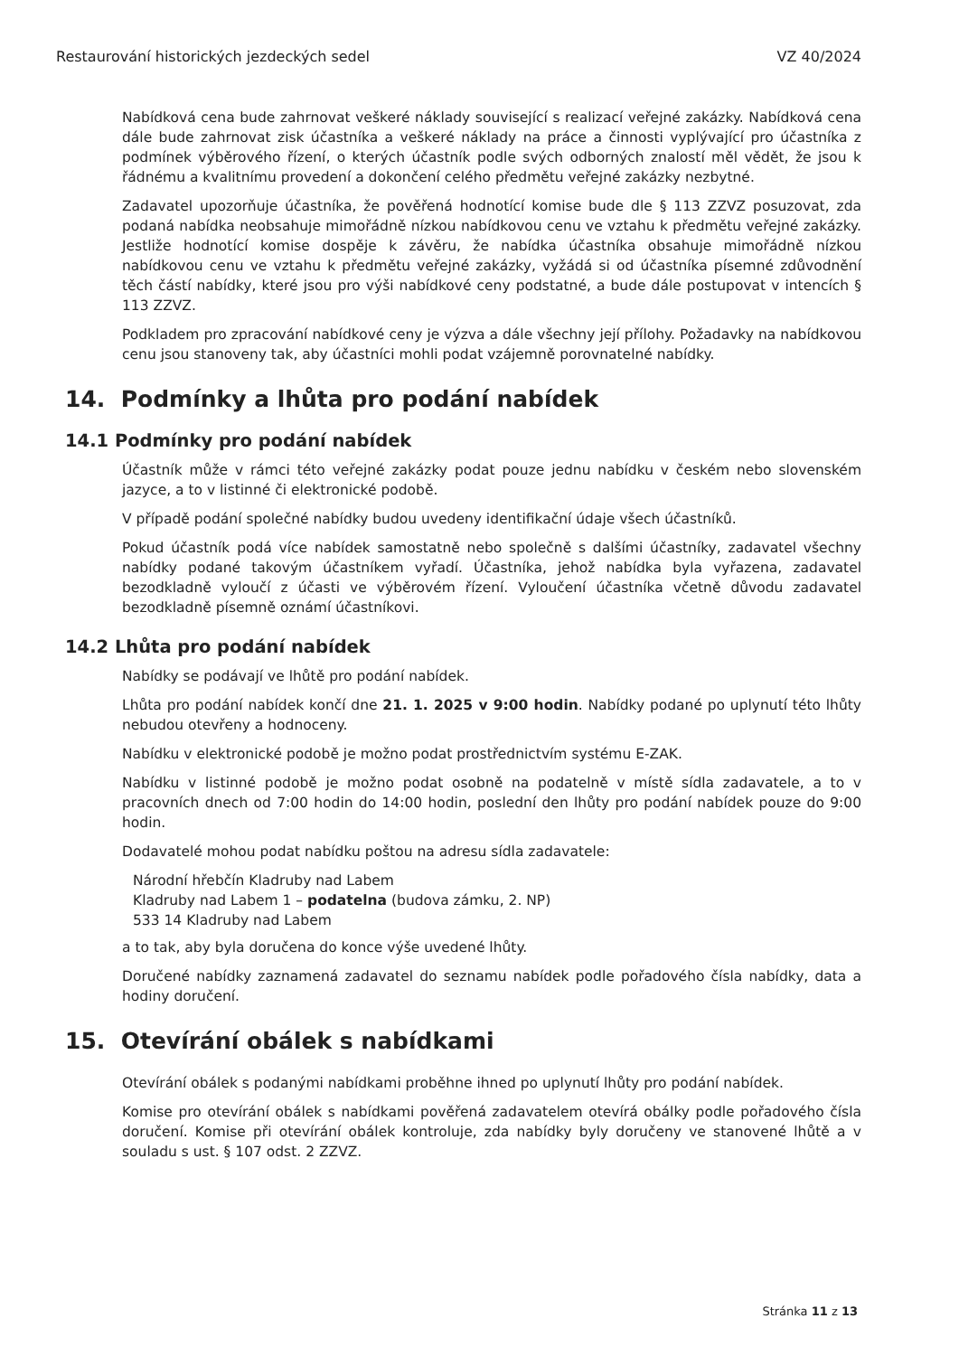Restaurování historických jezdeckých sedel VZ 40/2024
Nabídková cena bude zahrnovat veškeré náklady související s realizací veřejné zakázky. Nabídková cena dále bude zahrnovat zisk účastníka a veškeré náklady na práce a činnosti vyplývající pro účastníka z podmínek výběrového řízení, o kterých účastník podle svých odborných znalostí měl vědět, že jsou k řádnému a kvalitnímu provedení a dokončení celého předmětu veřejné zakázky nezbytné.
Zadavatel upozorňuje účastníka, že pověřená hodnotící komise bude dle § 113 ZZVZ posuzovat, zda podaná nabídka neobsahuje mimořádně nízkou nabídkovou cenu ve vztahu k předmětu veřejné zakázky. Jestliže hodnotící komise dospěje k závěru, že nabídka účastníka obsahuje mimořádně nízkou nabídkovou cenu ve vztahu k předmětu veřejné zakázky, vyžádá si od účastníka písemné zdůvodnění těch částí nabídky, které jsou pro výši nabídkové ceny podstatné, a bude dále postupovat v intencích § 113 ZZVZ.
Podkladem pro zpracování nabídkové ceny je výzva a dále všechny její přílohy. Požadavky na nabídkovou cenu jsou stanoveny tak, aby účastníci mohli podat vzájemně porovnatelné nabídky.
14. Podmínky a lhůta pro podání nabídek
14.1 Podmínky pro podání nabídek
Účastník může v rámci této veřejné zakázky podat pouze jednu nabídku v českém nebo slovenském jazyce, a to v listinné či elektronické podobě.
V případě podání společné nabídky budou uvedeny identifikační údaje všech účastníků.
Pokud účastník podá více nabídek samostatně nebo společně s dalšími účastníky, zadavatel všechny nabídky podané takovým účastníkem vyřadí. Účastníka, jehož nabídka byla vyřazena, zadavatel bezodkladně vyloučí z účasti ve výběrovém řízení. Vyloučení účastníka včetně důvodu zadavatel bezodkladně písemně oznámí účastníkovi.
14.2 Lhůta pro podání nabídek
Nabídky se podávají ve lhůtě pro podání nabídek.
Lhůta pro podání nabídek končí dne 21. 1. 2025 v 9:00 hodin. Nabídky podané po uplynutí této lhůty nebudou otevřeny a hodnoceny.
Nabídku v elektronické podobě je možno podat prostřednictvím systému E-ZAK.
Nabídku v listinné podobě je možno podat osobně na podatelně v místě sídla zadavatele, a to v pracovních dnech od 7:00 hodin do 14:00 hodin, poslední den lhůty pro podání nabídek pouze do 9:00 hodin.
Dodavatelé mohou podat nabídku poštou na adresu sídla zadavatele:
Národní hřebčín Kladruby nad Labem
Kladruby nad Labem 1 – podatelna (budova zámku, 2. NP)
533 14 Kladruby nad Labem
a to tak, aby byla doručena do konce výše uvedené lhůty.
Doručené nabídky zaznamená zadavatel do seznamu nabídek podle pořadového čísla nabídky, data a hodiny doručení.
15. Otevírání obálek s nabídkami
Otevírání obálek s podanými nabídkami proběhne ihned po uplynutí lhůty pro podání nabídek.
Komise pro otevírání obálek s nabídkami pověřená zadavatelem otevírá obálky podle pořadového čísla doručení. Komise při otevírání obálek kontroluje, zda nabídky byly doručeny ve stanovené lhůtě a v souladu s ust. § 107 odst. 2 ZZVZ.
Stránka 11 z 13